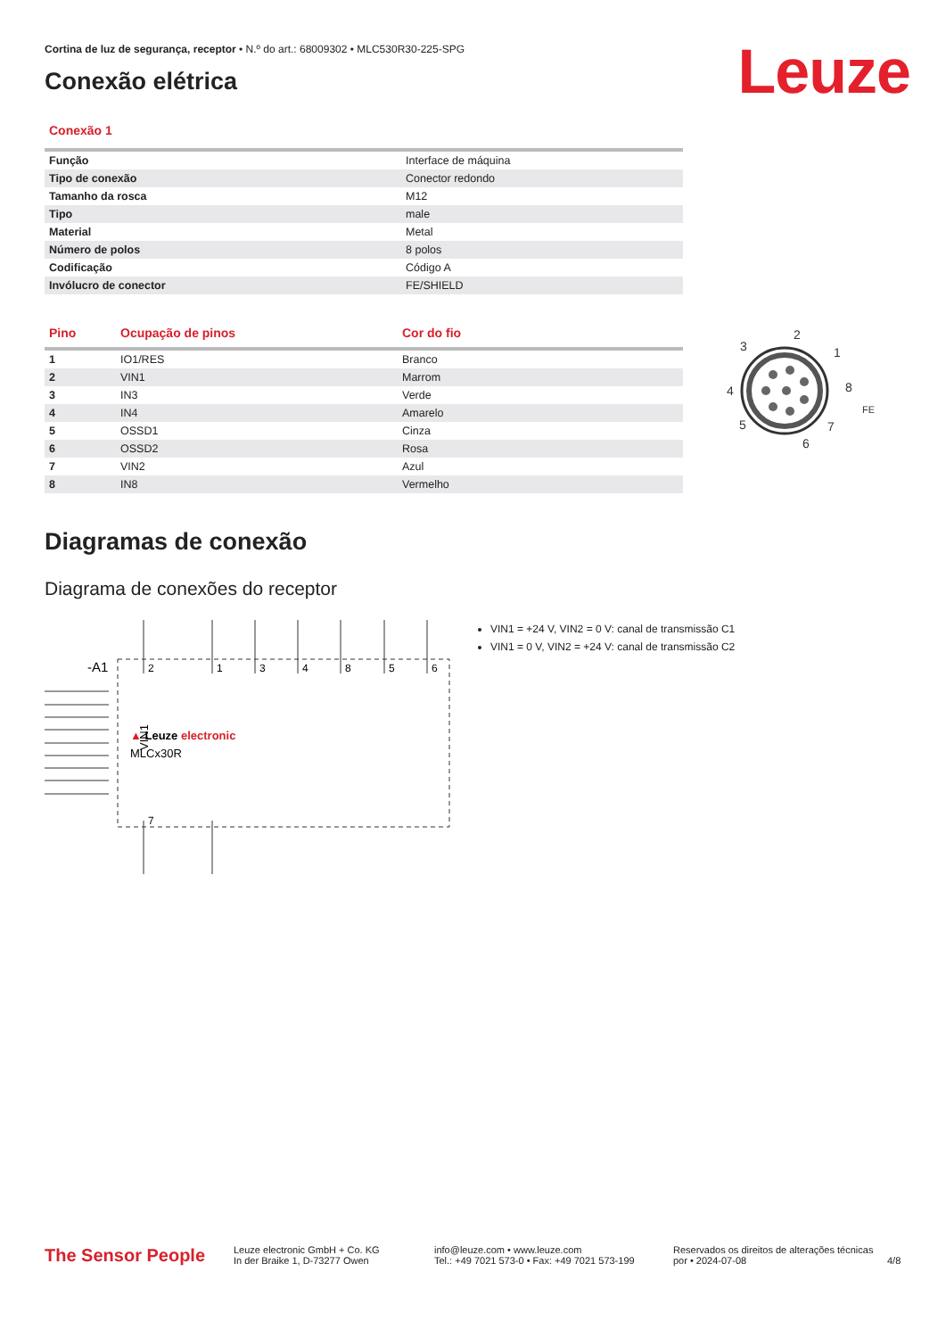Cortina de luz de segurança, receptor • N.º do art.: 68009302 • MLC530R30-225-SPG
Conexão elétrica Leuze
Conexão 1
| Função | Interface de máquina |
| Tipo de conexão | Conector redondo |
| Tamanho da rosca | M12 |
| Tipo | male |
| Material | Metal |
| Número de polos | 8 polos |
| Codificação | Código A |
| Invólucro de conector | FE/SHIELD |
| Pino | Ocupação de pinos | Cor do fio |
| --- | --- | --- |
| 1 | IO1/RES | Branco |
| 2 | VIN1 | Marrom |
| 3 | IN3 | Verde |
| 4 | IN4 | Amarelo |
| 5 | OSSD1 | Cinza |
| 6 | OSSD2 | Rosa |
| 7 | VIN2 | Azul |
| 8 | IN8 | Vermelho |
2
3
1
4
8
5
7
6
FE
Diagramas de conexão
Diagrama de conexões do receptor
-A1
2
1
3
4
8
5
6
7
VIN1
▲ Leuze electronic
MLCx30R
VIN1 = +24 V, VIN2 = 0 V: canal de transmissão C1
VIN1 = 0 V, VIN2 = +24 V: canal de transmissão C2
The Sensor People
Leuze electronic GmbH + Co. KG
In der Braike 1, D-73277 Owen
info@leuze.com • www.leuze.com
Tel.: +49 7021 573-0 • Fax: +49 7021 573-199
Reservados os direitos de alterações técnicas
por • 2024-07-08
4/8